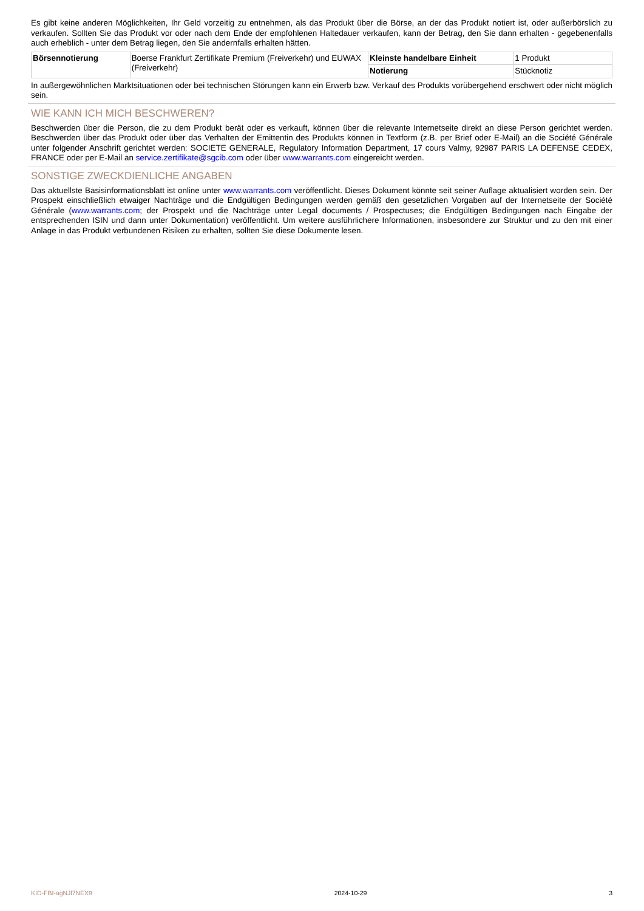Es gibt keine anderen Möglichkeiten, Ihr Geld vorzeitig zu entnehmen, als das Produkt über die Börse, an der das Produkt notiert ist, oder außerbörslich zu verkaufen. Sollten Sie das Produkt vor oder nach dem Ende der empfohlenen Haltedauer verkaufen, kann der Betrag, den Sie dann erhalten - gegebenenfalls auch erheblich - unter dem Betrag liegen, den Sie andernfalls erhalten hätten.
| Börsennotierung | Boerse Frankfurt Zertifikate Premium (Freiverkehr) und EUWAX (Freiverkehr) | Kleinste handelbare Einheit | 1 Produkt |
| | | Notierung | Stücknotiz |
In außergewöhnlichen Marktsituationen oder bei technischen Störungen kann ein Erwerb bzw. Verkauf des Produkts vorübergehend erschwert oder nicht möglich sein.
WIE KANN ICH MICH BESCHWEREN?
Beschwerden über die Person, die zu dem Produkt berät oder es verkauft, können über die relevante Internetseite direkt an diese Person gerichtet werden. Beschwerden über das Produkt oder über das Verhalten der Emittentin des Produkts können in Textform (z.B. per Brief oder E-Mail) an die Société Générale unter folgender Anschrift gerichtet werden: SOCIETE GENERALE, Regulatory Information Department, 17 cours Valmy, 92987 PARIS LA DEFENSE CEDEX, FRANCE oder per E-Mail an service.zertifikate@sgcib.com oder über www.warrants.com eingereicht werden.
SONSTIGE ZWECKDIENLICHE ANGABEN
Das aktuellste Basisinformationsblatt ist online unter www.warrants.com veröffentlicht. Dieses Dokument könnte seit seiner Auflage aktualisiert worden sein. Der Prospekt einschließlich etwaiger Nachträge und die Endgültigen Bedingungen werden gemäß den gesetzlichen Vorgaben auf der Internetseite der Société Générale (www.warrants.com; der Prospekt und die Nachträge unter Legal documents / Prospectuses; die Endgültigen Bedingungen nach Eingabe der entsprechenden ISIN und dann unter Dokumentation) veröffentlicht. Um weitere ausführlichere Informationen, insbesondere zur Struktur und zu den mit einer Anlage in das Produkt verbundenen Risiken zu erhalten, sollten Sie diese Dokumente lesen.
KID-FBI-agNJl7NEX9 2024-10-29 3